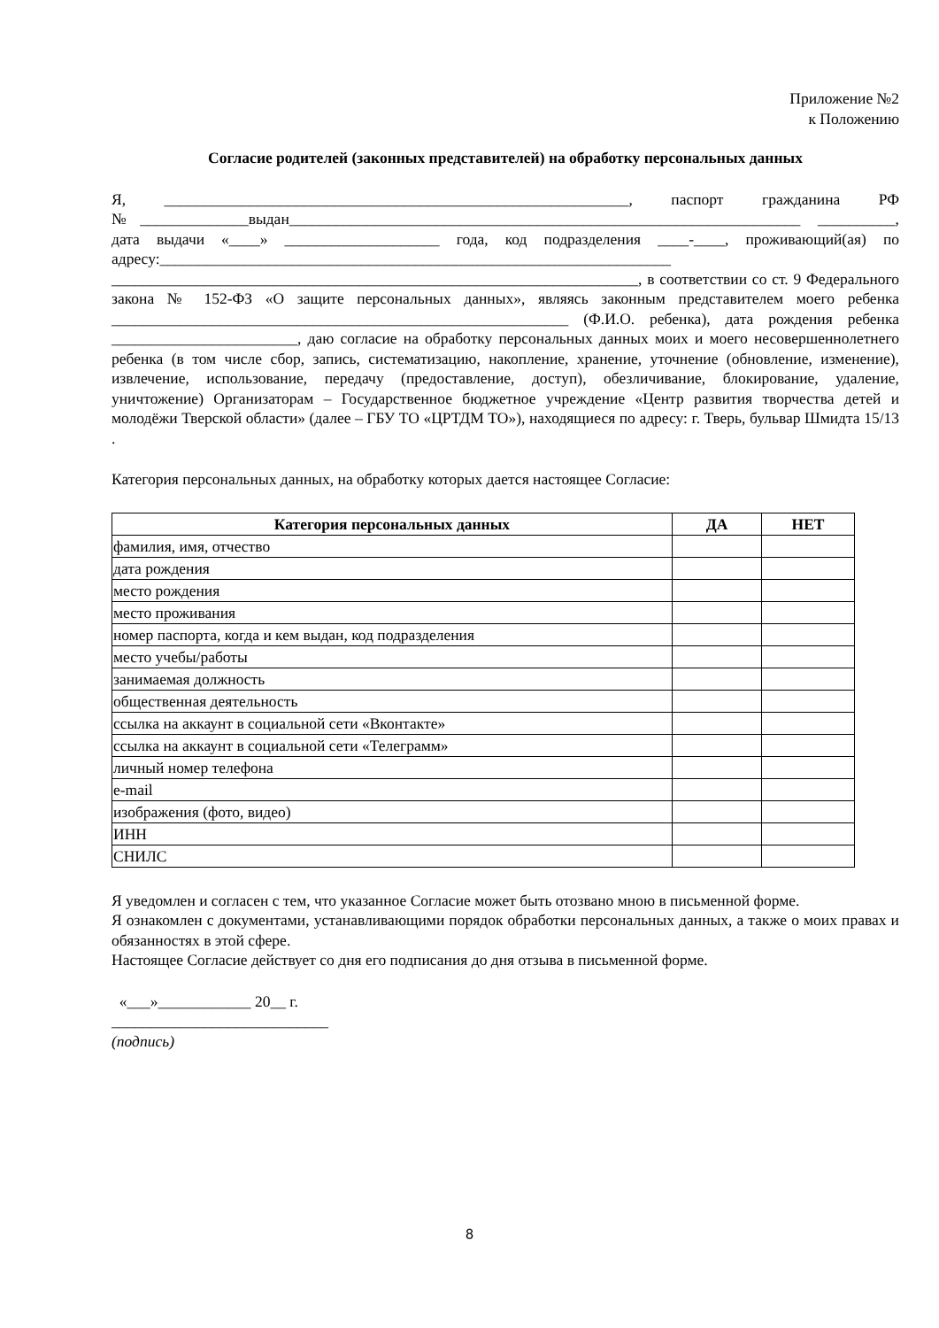Приложение №2
к Положению
Согласие родителей (законных представителей) на обработку персональных данных
Я, ____________________________________________________________, паспорт гражданина РФ №______________выдан__________________________________________________________________ __________, дата выдачи «____» ____________________ года, код подразделения ____-____, проживающий(ая) по адресу:__________________________________________________________________ ____________________________________________________________________, в соответствии со ст. 9 Федерального закона № 152-ФЗ «О защите персональных данных», являясь законным представителем моего ребенка ___________________________________________________________ (Ф.И.О. ребенка), дата рождения ребенка ________________________, даю согласие на обработку персональных данных моих и моего несовершеннолетнего ребенка (в том числе сбор, запись, систематизацию, накопление, хранение, уточнение (обновление, изменение), извлечение, использование, передачу (предоставление, доступ), обезличивание, блокирование, удаление, уничтожение) Организаторам – Государственное бюджетное учреждение «Центр развития творчества детей и молодёжи Тверской области» (далее – ГБУ ТО «ЦРТДМ ТО»), находящиеся по адресу: г. Тверь, бульвар Шмидта 15/13 .
Категория персональных данных, на обработку которых дается настоящее Согласие:
| Категория персональных данных | ДА | НЕТ |
| --- | --- | --- |
| фамилия, имя, отчество | | |
| дата рождения | | |
| место рождения | | |
| место проживания | | |
| номер паспорта, когда и кем выдан, код подразделения | | |
| место учебы/работы | | |
| занимаемая должность | | |
| общественная деятельность | | |
| ссылка на аккаунт в социальной сети «Вконтакте» | | |
| ссылка на аккаунт в социальной сети «Телеграмм» | | |
| личный номер телефона | | |
| e-mail | | |
| изображения (фото, видео) | | |
| ИНН | | |
| СНИЛС | | |
Я уведомлен и согласен с тем, что указанное Согласие может быть отозвано мною в письменной форме.
Я ознакомлен с документами, устанавливающими порядок обработки персональных данных, а также о моих правах и обязанностях в этой сфере.
Настоящее Согласие действует со дня его подписания до дня отзыва в письменной форме.
«___»____________ 20__ г.
____________________________
(подпись)
8